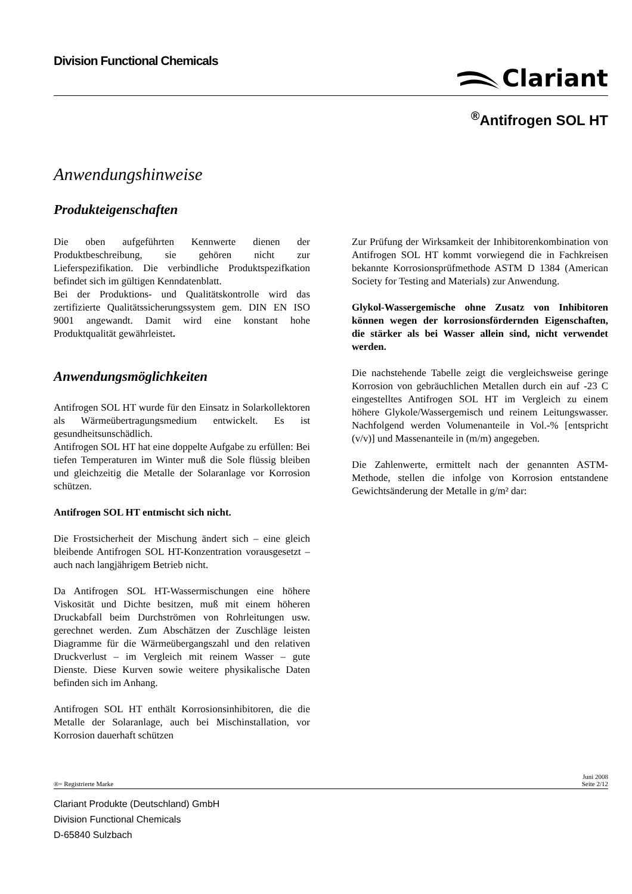Division Functional Chemicals
Clariant
<sup>®</sup>Antifrogen SOL HT
Anwendungshinweise
Produkteigenschaften
Die oben aufgeführten Kennwerte dienen der Produktbeschreibung, sie gehören nicht zur Lieferspezifikation. Die verbindliche Produktspezifkation befindet sich im gültigen Kenndatenblatt.
Bei der Produktions- und Qualitätskontrolle wird das zertifizierte Qualitätssicherungssystem gem. DIN EN ISO 9001 angewandt. Damit wird eine konstant hohe Produktqualität gewährleistet.
Anwendungsmöglichkeiten
Antifrogen SOL HT wurde für den Einsatz in Solarkollektoren als Wärmeübertragungsmedium entwickelt. Es ist gesundheitsunschädlich.
Antifrogen SOL HT hat eine doppelte Aufgabe zu erfüllen: Bei tiefen Temperaturen im Winter muß die Sole flüssig bleiben und gleichzeitig die Metalle der Solaranlage vor Korrosion schützen.
Antifrogen SOL HT entmischt sich nicht.
Die Frostsicherheit der Mischung ändert sich – eine gleich bleibende Antifrogen SOL HT-Konzentration vorausgesetzt – auch nach langjährigem Betrieb nicht.
Da Antifrogen SOL HT-Wassermischungen eine höhere Viskosität und Dichte besitzen, muß mit einem höheren Druckabfall beim Durchströmen von Rohrleitungen usw. gerechnet werden. Zum Abschätzen der Zuschläge leisten Diagramme für die Wärmeübergangszahl und den relativen Druckverlust – im Vergleich mit reinem Wasser – gute Dienste. Diese Kurven sowie weitere physikalische Daten befinden sich im Anhang.
Antifrogen SOL HT enthält Korrosionsinhibitoren, die die Metalle der Solaranlage, auch bei Mischinstallation, vor Korrosion dauerhaft schützen
Zur Prüfung der Wirksamkeit der Inhibitorenkombination von Antifrogen SOL HT kommt vorwiegend die in Fachkreisen bekannte Korrosionsprüfmethode ASTM D 1384 (American Society for Testing and Materials) zur Anwendung.
Glykol-Wassergemische ohne Zusatz von Inhibitoren können wegen der korrosionsfördernden Eigenschaften, die stärker als bei Wasser allein sind, nicht verwendet werden.
Die nachstehende Tabelle zeigt die vergleichsweise geringe Korrosion von gebräuchlichen Metallen durch ein auf -23 C eingestelltes Antifrogen SOL HT im Vergleich zu einem höhere Glykole/Wassergemisch und reinem Leitungswasser. Nachfolgend werden Volumenanteile in Vol.-% [entspricht (v/v)] und Massenanteile in (m/m) angegeben.
Die Zahlenwerte, ermittelt nach der genannten ASTM-Methode, stellen die infolge von Korrosion entstandene Gewichtsänderung der Metalle in g/m² dar:
®= Registrierte Marke Juni 2008
Seite 2/12
Clariant Produkte (Deutschland) GmbH
Division Functional Chemicals
D-65840 Sulzbach